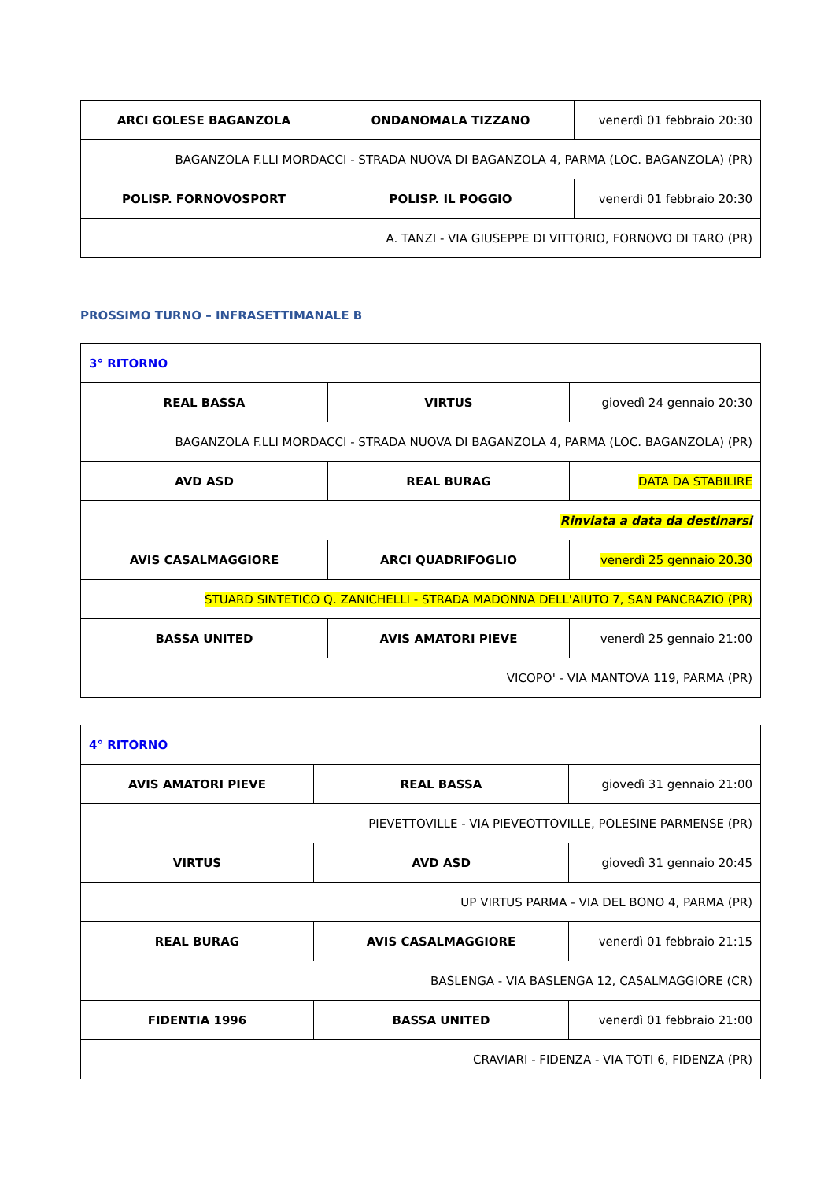| ARCI GOLESE BAGANZOLA | ONDANOMALA TIZZANO | venerdì 01 febbraio 20:30 |
| BAGANZOLA F.LLI MORDACCI - STRADA NUOVA DI BAGANZOLA 4, PARMA (LOC. BAGANZOLA) (PR) | | |
| POLISP. FORNOVOSPORT | POLISP. IL POGGIO | venerdì 01 febbraio 20:30 |
| A. TANZI - VIA GIUSEPPE DI VITTORIO, FORNOVO DI TARO (PR) | | |
PROSSIMO TURNO – INFRASETTIMANALE B
| 3° RITORNO | | |
| REAL BASSA | VIRTUS | giovedì 24 gennaio 20:30 |
| BAGANZOLA F.LLI MORDACCI - STRADA NUOVA DI BAGANZOLA 4, PARMA (LOC. BAGANZOLA) (PR) | | |
| AVD ASD | REAL BURAG | DATA DA STABILIRE |
| Rinviata a data da destinarsi | | |
| AVIS CASALMAGGIORE | ARCI QUADRIFOGLIO | venerdì 25 gennaio 20.30 |
| STUARD SINTETICO Q. ZANICHELLI - STRADA MADONNA DELL'AIUTO 7, SAN PANCRAZIO (PR) | | |
| BASSA UNITED | AVIS AMATORI PIEVE | venerdì 25 gennaio 21:00 |
| VICOPO' - VIA MANTOVA 119, PARMA (PR) | | |
| 4° RITORNO | | |
| AVIS AMATORI PIEVE | REAL BASSA | giovedì 31 gennaio 21:00 |
| PIEVETTOVILLE - VIA PIEVEOTTOVILLE, POLESINE PARMENSE (PR) | | |
| VIRTUS | AVD ASD | giovedì 31 gennaio 20:45 |
| UP VIRTUS PARMA - VIA DEL BONO 4, PARMA (PR) | | |
| REAL BURAG | AVIS CASALMAGGIORE | venerdì 01 febbraio 21:15 |
| BASLENGA - VIA BASLENGA 12, CASALMAGGIORE (CR) | | |
| FIDENTIA 1996 | BASSA UNITED | venerdì 01 febbraio 21:00 |
| CRAVIARI - FIDENZA - VIA TOTI 6, FIDENZA (PR) | | |